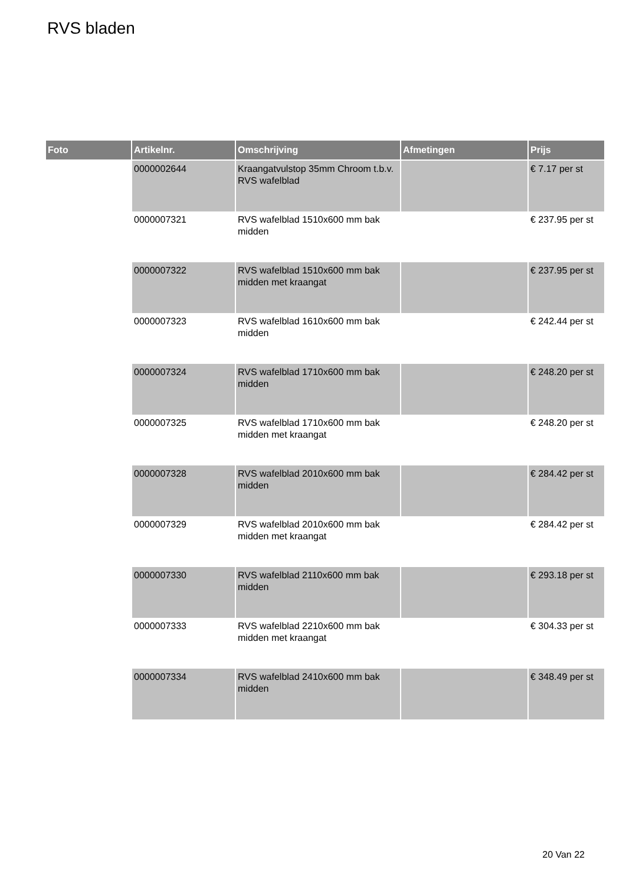RVS bladen
| Foto | Artikelnr. | Omschrijving | Afmetingen | Prijs |
| --- | --- | --- | --- | --- |
| | 0000002644 | Kraangatvulstop 35mm Chroom t.b.v. RVS wafelblad | | € 7.17 per st |
| | 0000007321 | RVS wafelblad 1510x600 mm bak midden | | € 237.95 per st |
| | 0000007322 | RVS wafelblad 1510x600 mm bak midden met kraangat | | € 237.95 per st |
| | 0000007323 | RVS wafelblad 1610x600 mm bak midden | | € 242.44 per st |
| | 0000007324 | RVS wafelblad 1710x600 mm bak midden | | € 248.20 per st |
| | 0000007325 | RVS wafelblad 1710x600 mm bak midden met kraangat | | € 248.20 per st |
| | 0000007328 | RVS wafelblad 2010x600 mm bak midden | | € 284.42 per st |
| | 0000007329 | RVS wafelblad 2010x600 mm bak midden met kraangat | | € 284.42 per st |
| | 0000007330 | RVS wafelblad 2110x600 mm bak midden | | € 293.18 per st |
| | 0000007333 | RVS wafelblad 2210x600 mm bak midden met kraangat | | € 304.33 per st |
| | 0000007334 | RVS wafelblad 2410x600 mm bak midden | | € 348.49 per st |
20 Van 22